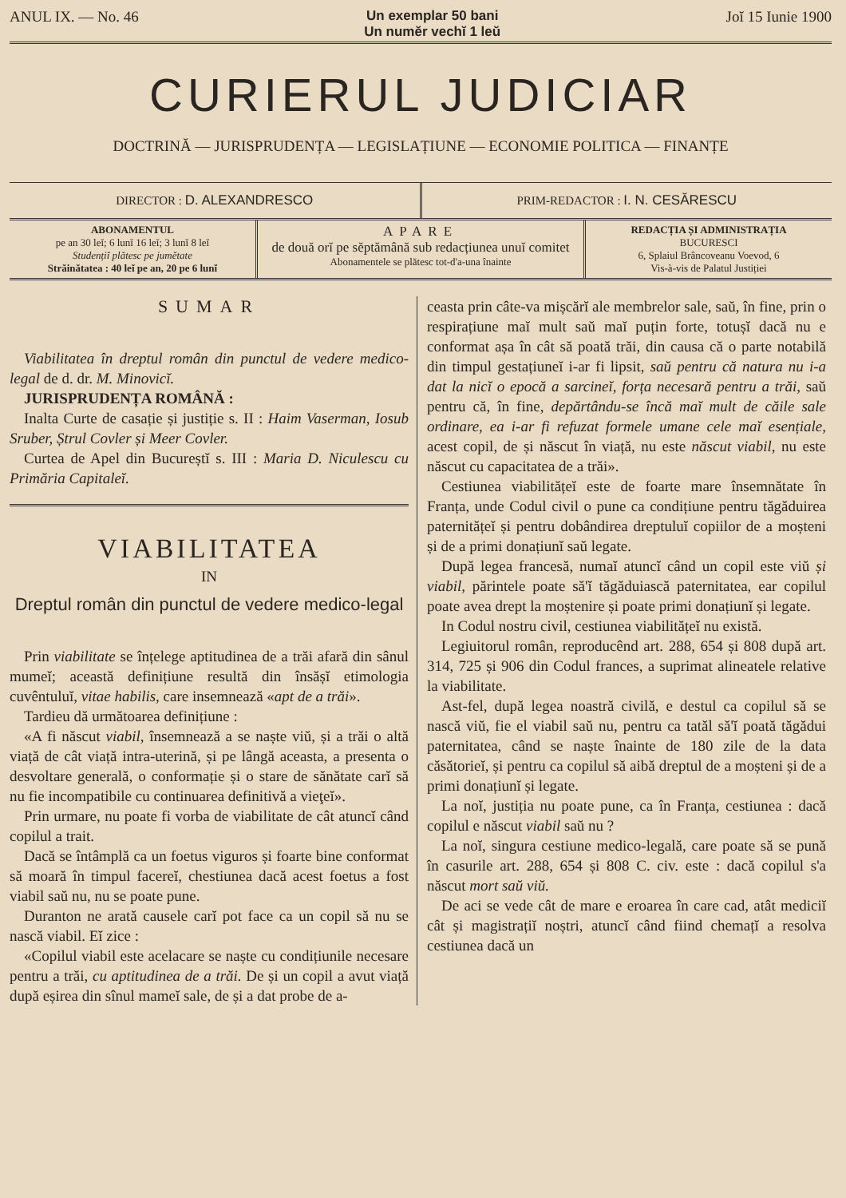ANUL IX. — No. 46 Un exemplar 50 bani
Un numĕr vechĭ 1 leŭ Joĭ 15 Iunie 1900
CURIERUL JUDICIAR
DOCTRINĂ — JURISPRUDENȚA — LEGISLAȚIUNE — ECONOMIE POLITICA — FINANȚE
DIRECTOR : D. ALEXANDRESCO PRIM-REDACTOR : I. N. CESĂRESCU
ABONAMENTUL
pe an 30 leĭ; 6 lunĭ 16 leĭ; 3 lunĭ 8 leĭ
Studențiĭ plătesc pe jumĕtate
Străinătatea : 40 leĭ pe an, 20 pe 6 lunĭ
APARE
de două orĭ pe sĕptămână sub redacțiunea unuĭ comitet
Abonamentele se plătesc tot-d'a-una înainte
REDACȚIA ȘI ADMINISTRAȚIA
BUCURESCI
6, Splaiul Brâncoveanu Voevod, 6
Vis-à-vis de Palatul Justiției
SUMAR
Viabilitatea în dreptul român din punctul de vedere medico-legal de d. dr. M. Minovicĭ.
JURISPRUDENȚA ROMÂNĂ :
Inalta Curte de casație și justiție s. II : Haim Vaserman, Iosub Sruber, Ștrul Covler și Meer Covler.
Curtea de Apel din Bucureștĭ s. III : Maria D. Niculescu cu Primăria Capitaleĭ.
VIABILITATEA
IN
Dreptul român din punctul de vedere medico-legal
Prin viabilitate se înțelege aptitudinea de a trăi afară din sânul mumeĭ; această definițiune resultă din însășĭ etimologia cuvêntuluĭ, vitae habilis, care insemnează «apt de a trăi».
Tardieu dă următoarea definițiune :
«A fi născut viabil, însemnează a se naște viŭ, și a trăi o altă viață de cât viață intra-uterină, și pe lângă aceasta, a presenta o desvoltare generală, o conformație și o stare de sănătate carĭ să nu fie incompatibile cu continuarea definitivă a vieţeĭ».
Prin urmare, nu poate fi vorba de viabilitate de cât atuncĭ când copilul a trait.
Dacă se întâmplă ca un foetus viguros și foarte bine conformat să moară în timpul facereĭ, chestiunea dacă acest foetus a fost viabil saŭ nu, nu se poate pune.
Duranton ne arată causele carĭ pot face ca un copil să nu se nască viabil. Eĭ zice :
«Copilul viabil este acelacare se naște cu condițiunile necesare pentru a trăi, cu aptitudinea de a trăi. De și un copil a avut viață după eșirea din sînul mameĭ sale, de și a dat probe de a-
ceasta prin câte-va mișcărĭ ale membrelor sale, saŭ, în fine, prin o respirațiune maĭ mult saŭ maĭ puțin forte, totușĭ dacă nu e conformat așa în cât să poată trăi, din causa că o parte notabilă din timpul gestațiuneĭ i-ar fi lipsit, saŭ pentru că natura nu i-a dat la nicĭ o epocă a sarcineĭ, forța necesară pentru a trăi, saŭ pentru că, în fine, depărtându-se încă maĭ mult de căile sale ordinare, ea i-ar fi refuzat formele umane cele maĭ esențiale, acest copil, de și născut în viață, nu este născut viabil, nu este născut cu capacitatea de a trăi».
Cestiunea viabilitățeĭ este de foarte mare însemnătate în Franța, unde Codul civil o pune ca condițiune pentru tăgăduirea paternitățeĭ și pentru dobândirea dreptuluĭ copiilor de a moșteni și de a primi donațiunĭ saŭ legate.
După legea francesă, numaĭ atuncĭ când un copil este viŭ și viabil, părintele poate să'ĭ tăgăduiască paternitatea, ear copilul poate avea drept la moștenire și poate primi donațiunĭ și legate.
In Codul nostru civil, cestiunea viabilitățeĭ nu există.
Legiuitorul român, reproducênd art. 288, 654 și 808 după art. 314, 725 și 906 din Codul frances, a suprimat alineatele relative la viabilitate.
Ast-fel, după legea noastră civilă, e destul ca copilul să se nască viŭ, fie el viabil saŭ nu, pentru ca tatăl să'ĭ poată tăgădui paternitatea, când se naște înainte de 180 zile de la data căsătorieĭ, și pentru ca copilul să aibă dreptul de a moșteni și de a primi donațiunĭ și legate.
La noĭ, justiția nu poate pune, ca în Franța, cestiunea : dacă copilul e născut viabil saŭ nu ?
La noĭ, singura cestiune medico-legală, care poate să se pună în casurile art. 288, 654 și 808 C. civ. este : dacă copilul s'a născut mort saŭ viŭ.
De aci se vede cât de mare e eroarea în care cad, atât mediciĭ cât și magistrațiĭ noștri, atuncĭ când fiind chemațĭ a resolva cestiunea dacă un